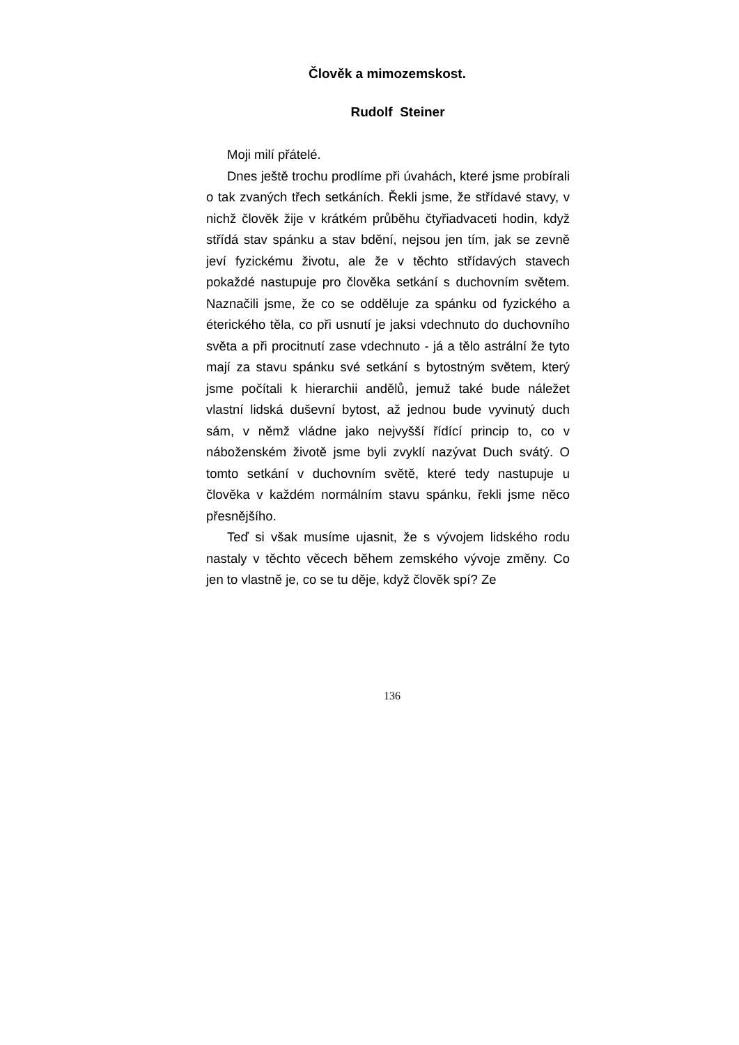Člověk a mimozemskost.
Rudolf Steiner
Moji milí přátelé.
Dnes ještě trochu prodlíme při úvahách, které jsme probírali o tak zvaných třech setkáních. Řekli jsme, že střídavé stavy, v nichž člověk žije v krátkém průběhu čtyřiadvaceti hodin, když střídá stav spánku a stav bdění, nejsou jen tím, jak se zevně jeví fyzickému životu, ale že v těchto střídavých stavech pokaždé nastupuje pro člověka setkání s duchovním světem. Naznačili jsme, že co se odděluje za spánku od fyzického a éterického těla, co při usnutí je jaksi vdechnuto do duchovního světa a při procitnutí zase vdechnuto - já a tělo astrální že tyto mají za stavu spánku své setkání s bytostným světem, který jsme počítali k hierarchii andělů, jemuž také bude náležet vlastní lidská duševní bytost, až jednou bude vyvinutý duch sám, v němž vládne jako nejvyšší řídící princip to, co v náboženském životě jsme byli zvyklí nazývat Duch svátý. O tomto setkání v duchovním světě, které tedy nastupuje u člověka v každém normálním stavu spánku, řekli jsme něco přesnějšího.
Teď si však musíme ujasnit, že s vývojem lidského rodu nastaly v těchto věcech během zemského vývoje změny. Co jen to vlastně je, co se tu děje, když člověk spí? Ze
136